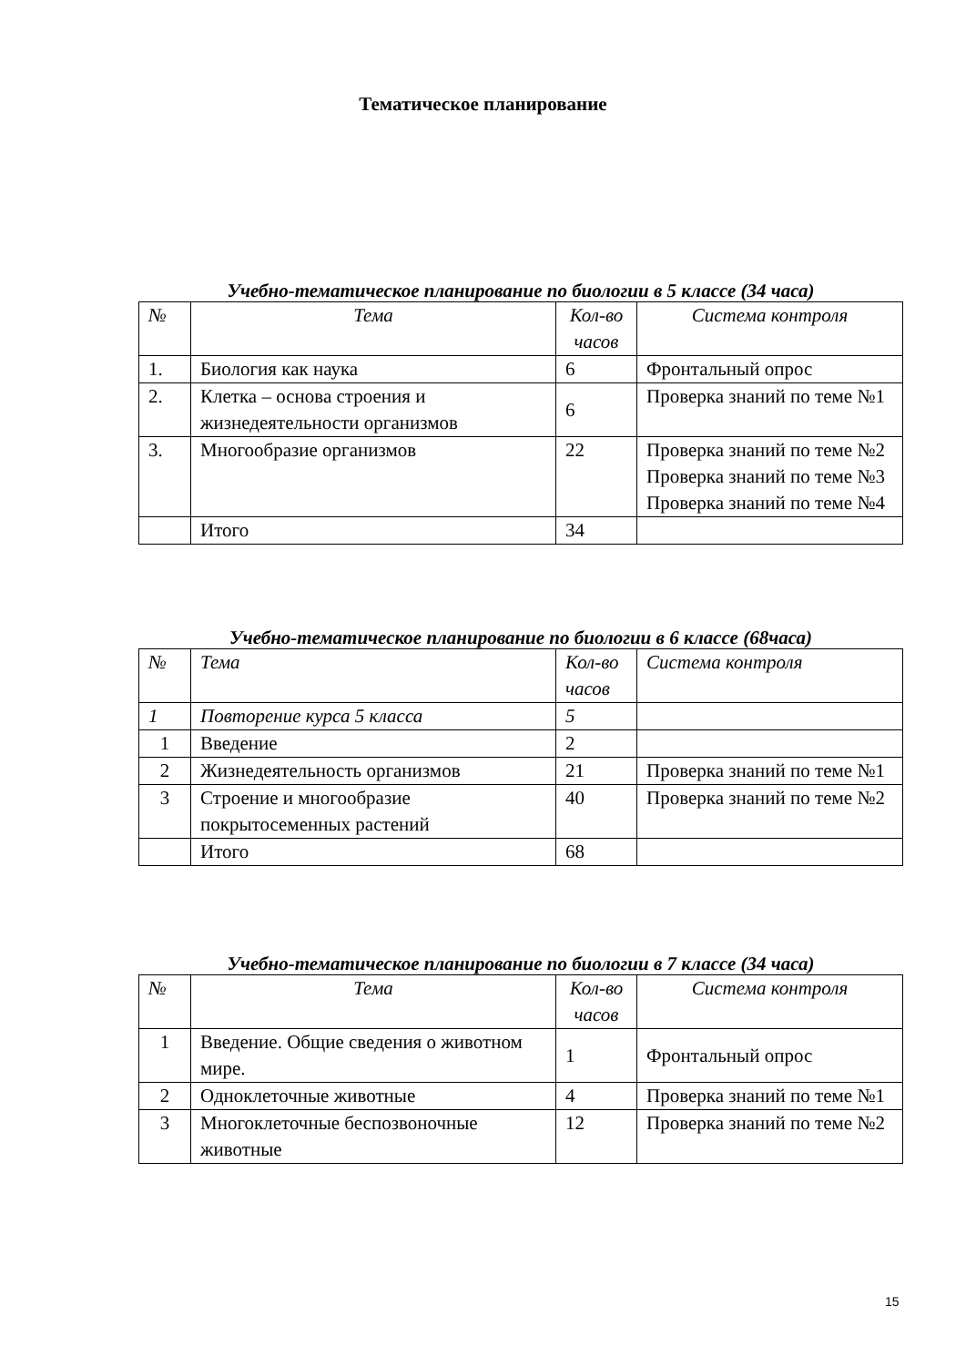Тематическое планирование
Учебно-тематическое планирование по биологии в 5 классе (34 часа)
| № | Тема | Кол-во часов | Система контроля |
| 1. | Биология как наука | 6 | Фронтальный опрос |
| 2. | Клетка – основа строения и жизнедеятельности организмов | 6 | Проверка знаний по теме №1 |
| 3. | Многообразие организмов | 22 | Проверка знаний по теме №2 Проверка знаний по теме №3 Проверка знаний по теме №4 |
| | Итого | 34 | |
Учебно-тематическое планирование по биологии в 6 классе (68часа)
| № | Тема | Кол-во часов | Система контроля |
| 1 | Повторение курса 5 класса | 5 | |
| 1 | Введение | 2 | |
| 2 | Жизнедеятельность организмов | 21 | Проверка знаний по теме №1 |
| 3 | Строение и многообразие покрытосеменных растений | 40 | Проверка знаний по теме №2 |
| | Итого | 68 | |
Учебно-тематическое планирование по биологии в 7 классе (34 часа)
| № | Тема | Кол-во часов | Система контроля |
| 1 | Введение. Общие сведения о животном мире. | 1 | Фронтальный опрос |
| 2 | Одноклеточные животные | 4 | Проверка знаний по теме №1 |
| 3 | Многоклеточные беспозвоночные животные | 12 | Проверка знаний по теме №2 |
15